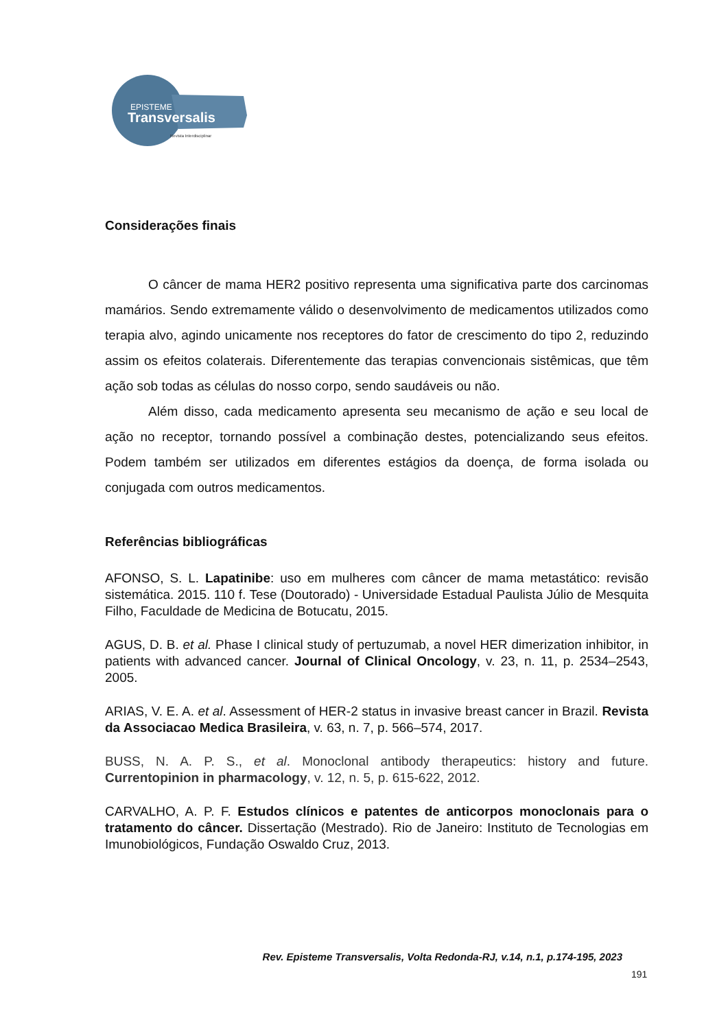EPISTEME
Transversalis
Revista Interdisciplinar
Considerações finais
O câncer de mama HER2 positivo representa uma significativa parte dos carcinomas mamários. Sendo extremamente válido o desenvolvimento de medicamentos utilizados como terapia alvo, agindo unicamente nos receptores do fator de crescimento do tipo 2, reduzindo assim os efeitos colaterais. Diferentemente das terapias convencionais sistêmicas, que têm ação sob todas as células do nosso corpo, sendo saudáveis ou não.
Além disso, cada medicamento apresenta seu mecanismo de ação e seu local de ação no receptor, tornando possível a combinação destes, potencializando seus efeitos. Podem também ser utilizados em diferentes estágios da doença, de forma isolada ou conjugada com outros medicamentos.
Referências bibliográficas
AFONSO, S. L. Lapatinibe: uso em mulheres com câncer de mama metastático: revisão sistemática. 2015. 110 f. Tese (Doutorado) - Universidade Estadual Paulista Júlio de Mesquita Filho, Faculdade de Medicina de Botucatu, 2015.
AGUS, D. B. et al. Phase I clinical study of pertuzumab, a novel HER dimerization inhibitor, in patients with advanced cancer. Journal of Clinical Oncology, v. 23, n. 11, p. 2534–2543, 2005.
ARIAS, V. E. A. et al. Assessment of HER-2 status in invasive breast cancer in Brazil. Revista da Associacao Medica Brasileira, v. 63, n. 7, p. 566–574, 2017.
BUSS, N. A. P. S., et al. Monoclonal antibody therapeutics: history and future. Currentopinion in pharmacology, v. 12, n. 5, p. 615-622, 2012.
CARVALHO, A. P. F. Estudos clínicos e patentes de anticorpos monoclonais para o tratamento do câncer. Dissertação (Mestrado). Rio de Janeiro: Instituto de Tecnologias em Imunobiológicos, Fundação Oswaldo Cruz, 2013.
Rev. Episteme Transversalis, Volta Redonda-RJ, v.14, n.1, p.174-195, 2023
191